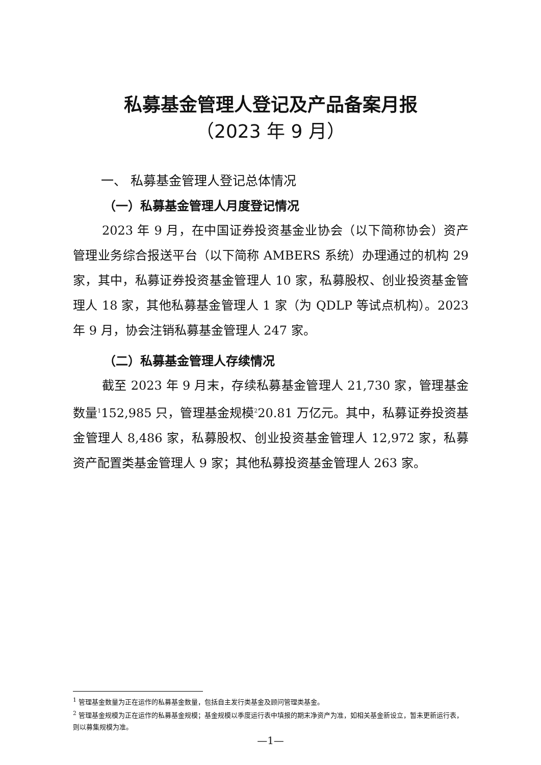私募基金管理人登记及产品备案月报
（2023 年 9 月）
一、 私募基金管理人登记总体情况
（一）私募基金管理人月度登记情况
2023 年 9 月，在中国证券投资基金业协会（以下简称协会）资产管理业务综合报送平台（以下简称 AMBERS 系统）办理通过的机构 29 家，其中，私募证券投资基金管理人 10 家，私募股权、创业投资基金管理人 18 家，其他私募基金管理人 1 家（为 QDLP 等试点机构）。2023 年 9 月，协会注销私募基金管理人 247 家。
（二）私募基金管理人存续情况
截至 2023 年 9 月末，存续私募基金管理人 21,730 家，管理基金数量<sup>1</sup>152,985 只，管理基金规模<sup>2</sup>20.81 万亿元。其中，私募证券投资基金管理人 8,486 家，私募股权、创业投资基金管理人 12,972 家，私募资产配置类基金管理人 9 家；其他私募投资基金管理人 263 家。
<sup>1</sup> 管理基金数量为正在运作的私募基金数量，包括自主发行类基金及顾问管理类基金。
<sup>2</sup> 管理基金规模为正在运作的私募基金规模；基金规模以季度运行表中填报的期末净资产为准，如相关基金新设立，暂未更新运行表，则以募集规模为准。
—1—